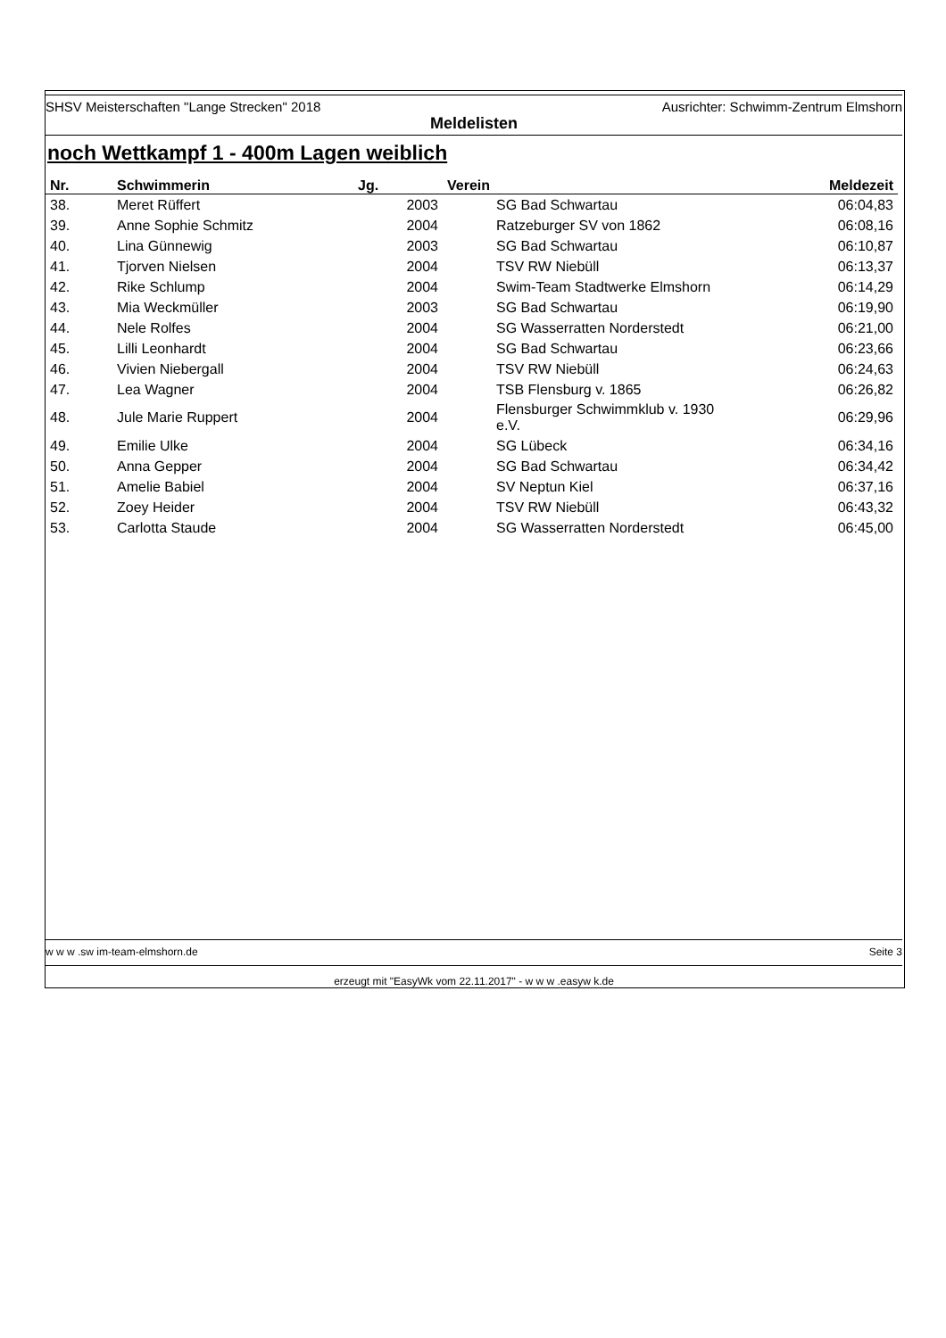SHSV Meisterschaften "Lange Strecken" 2018 Ausrichter: Schwimm-Zentrum Elmshorn
Meldelisten
noch Wettkampf 1 - 400m Lagen weiblich
| Nr. | Schwimmerin | Jg. | Verein | Meldezeit |
| --- | --- | --- | --- | --- |
| 38. | Meret Rüffert | 2003 | SG Bad Schwartau | 06:04,83 |
| 39. | Anne Sophie Schmitz | 2004 | Ratzeburger SV von 1862 | 06:08,16 |
| 40. | Lina Günnewig | 2003 | SG Bad Schwartau | 06:10,87 |
| 41. | Tjorven Nielsen | 2004 | TSV RW Niebüll | 06:13,37 |
| 42. | Rike Schlump | 2004 | Swim-Team Stadtwerke Elmshorn | 06:14,29 |
| 43. | Mia Weckmüller | 2003 | SG Bad Schwartau | 06:19,90 |
| 44. | Nele Rolfes | 2004 | SG Wasserratten Norderstedt | 06:21,00 |
| 45. | Lilli Leonhardt | 2004 | SG Bad Schwartau | 06:23,66 |
| 46. | Vivien Niebergall | 2004 | TSV RW Niebüll | 06:24,63 |
| 47. | Lea Wagner | 2004 | TSB Flensburg v. 1865 | 06:26,82 |
| 48. | Jule Marie Ruppert | 2004 | Flensburger Schwimmklub v. 1930 e.V. | 06:29,96 |
| 49. | Emilie Ulke | 2004 | SG Lübeck | 06:34,16 |
| 50. | Anna Gepper | 2004 | SG Bad Schwartau | 06:34,42 |
| 51. | Amelie Babiel | 2004 | SV Neptun Kiel | 06:37,16 |
| 52. | Zoey Heider | 2004 | TSV RW Niebüll | 06:43,32 |
| 53. | Carlotta Staude | 2004 | SG Wasserratten Norderstedt | 06:45,00 |
w w w .sw im-team-elmshorn.de Seite 3
erzeugt mit "EasyWk vom 22.11.2017" - w w w .easyw k.de